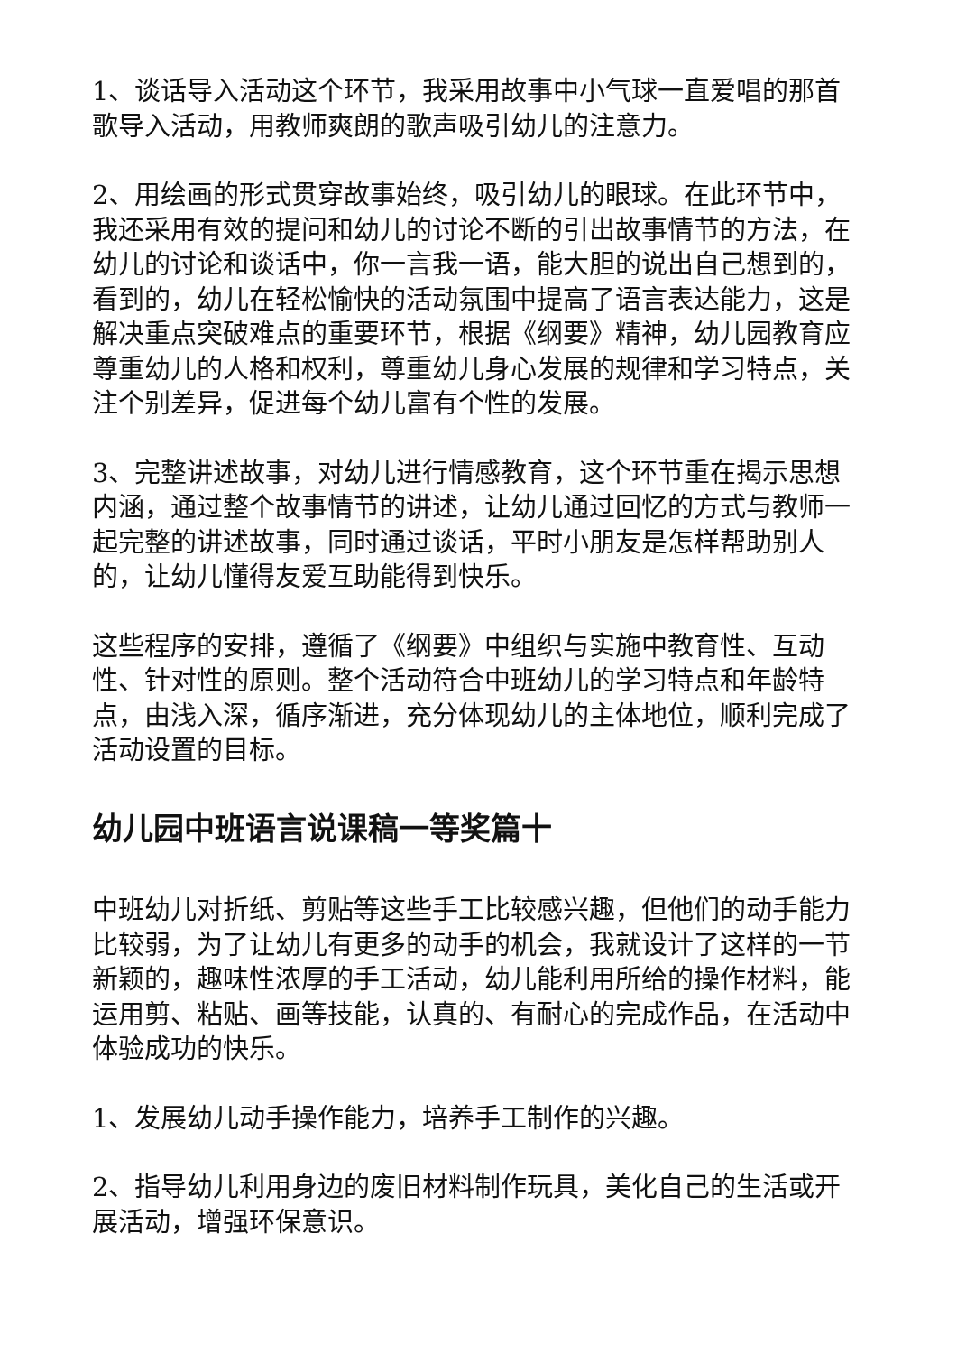1、谈话导入活动这个环节，我采用故事中小气球一直爱唱的那首歌导入活动，用教师爽朗的歌声吸引幼儿的注意力。
2、用绘画的形式贯穿故事始终，吸引幼儿的眼球。在此环节中，我还采用有效的提问和幼儿的讨论不断的引出故事情节的方法，在幼儿的讨论和谈话中，你一言我一语，能大胆的说出自己想到的，看到的，幼儿在轻松愉快的活动氛围中提高了语言表达能力，这是解决重点突破难点的重要环节，根据《纲要》精神，幼儿园教育应尊重幼儿的人格和权利，尊重幼儿身心发展的规律和学习特点，关注个别差异，促进每个幼儿富有个性的发展。
3、完整讲述故事，对幼儿进行情感教育，这个环节重在揭示思想内涵，通过整个故事情节的讲述，让幼儿通过回忆的方式与教师一起完整的讲述故事，同时通过谈话，平时小朋友是怎样帮助别人的，让幼儿懂得友爱互助能得到快乐。
这些程序的安排，遵循了《纲要》中组织与实施中教育性、互动性、针对性的原则。整个活动符合中班幼儿的学习特点和年龄特点，由浅入深，循序渐进，充分体现幼儿的主体地位，顺利完成了活动设置的目标。
幼儿园中班语言说课稿一等奖篇十
中班幼儿对折纸、剪贴等这些手工比较感兴趣，但他们的动手能力比较弱，为了让幼儿有更多的动手的机会，我就设计了这样的一节新颖的，趣味性浓厚的手工活动，幼儿能利用所给的操作材料，能运用剪、粘贴、画等技能，认真的、有耐心的完成作品，在活动中体验成功的快乐。
1、发展幼儿动手操作能力，培养手工制作的兴趣。
2、指导幼儿利用身边的废旧材料制作玩具，美化自己的生活或开展活动，增强环保意识。